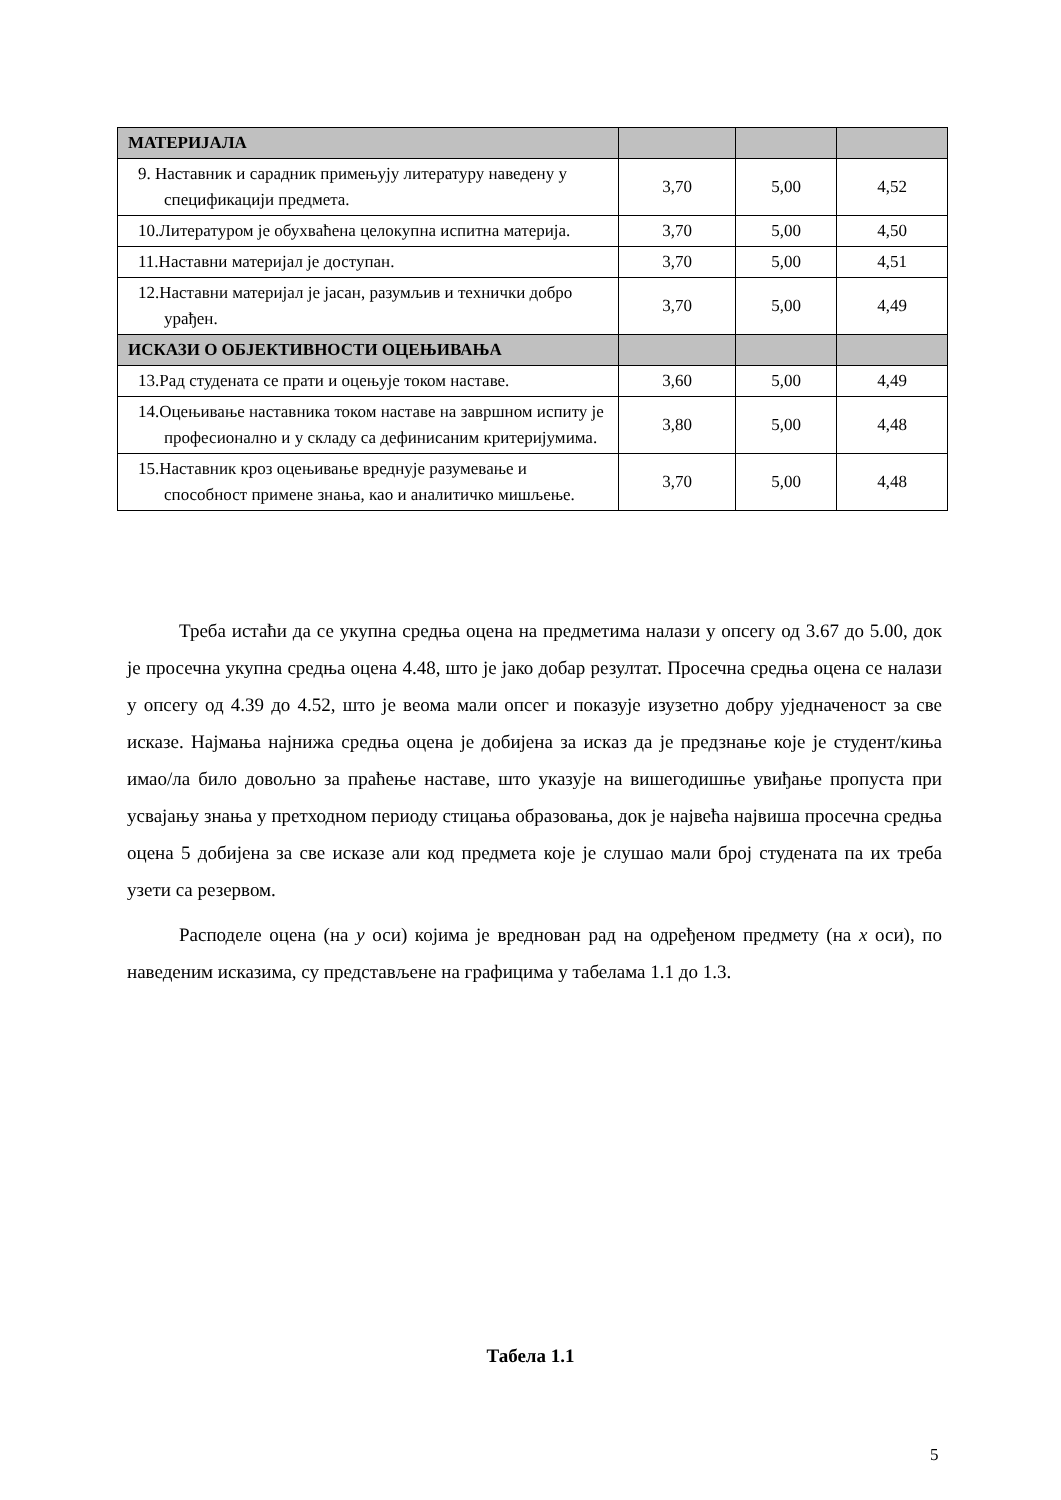| МАТЕРИЈАЛА | | | |
| 9. Наставник и сарадник примењују литературу наведену у спецификацији предмета. | 3,70 | 5,00 | 4,52 |
| 10.Литературом је обухваћена целокупна испитна материја. | 3,70 | 5,00 | 4,50 |
| 11.Наставни материјал је доступан. | 3,70 | 5,00 | 4,51 |
| 12.Наставни материјал је јасан, разумљив и технички добро урађен. | 3,70 | 5,00 | 4,49 |
| ИСКАЗИ О ОБЈЕКТИВНОСТИ ОЦЕЊИВАЊА | | | |
| 13.Рад студената се прати и оцењује током наставе. | 3,60 | 5,00 | 4,49 |
| 14.Оцењивање наставника током наставе на завршном испиту је професионално и у складу са дефинисаним критеријумима. | 3,80 | 5,00 | 4,48 |
| 15.Наставник кроз оцењивање вреднује разумевање и способност примене знања, као и аналитичко мишљење. | 3,70 | 5,00 | 4,48 |
Треба истаћи да се укупна средња оцена на предметима налази у опсегу од 3.67 до 5.00, док је просечна укупна средња оцена 4.48, што је јако добар резултат. Просечна средња оцена се налази у опсегу од 4.39 до 4.52, што је веома мали опсег и показује изузетно добру уједначеност за све исказе. Најмања најнижа средња оцена је добијена за исказ да је предзнање које је студент/киња имао/ла било довољно за праћење наставе, што указује на вишегодишње увиђање пропуста при усвајању знања у претходном периоду стицања образовања, док је највећа највиша просечна средња оцена 5 добијена за све исказе али код предмета које је слушао мали број студената па их треба узети са резервом.
Расподеле оцена (на y оси) којима је вреднован рад на одређеном предмету (на x оси), по наведеним исказима, су представљене на графицима у табелама 1.1 до 1.3.
Табела 1.1
5